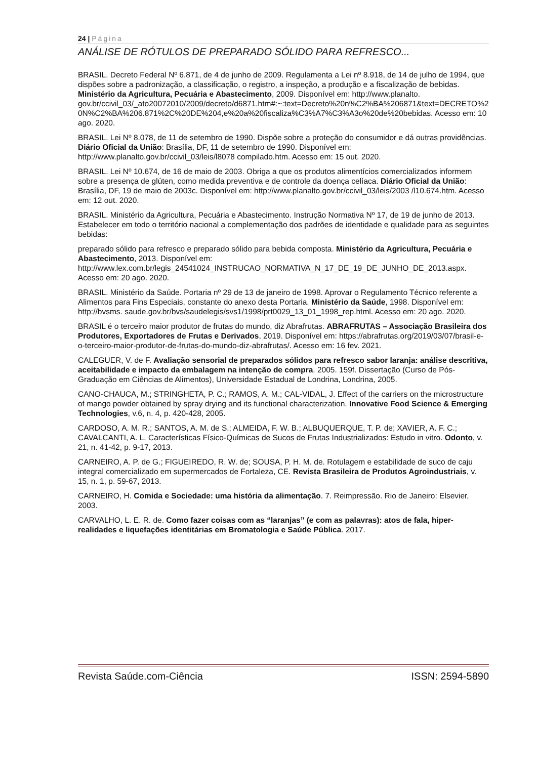24 | Página
ANÁLISE DE RÓTULOS DE PREPARADO SÓLIDO PARA REFRESCO...
BRASIL. Decreto Federal Nº 6.871, de 4 de junho de 2009. Regulamenta a Lei nº 8.918, de 14 de julho de 1994, que dispões sobre a padronização, a classificação, o registro, a inspeção, a produção e a fiscalização de bebidas. Ministério da Agricultura, Pecuária e Abastecimento, 2009. Disponível em: http://www.planalto. gov.br/ccivil_03/_ato20072010/2009/decreto/d6871.htm#:~:text=Decreto%20n%C2%BA%206871&text=DECRETO%20N%C2%BA%206.871%2C%20DE%204,e%20a%20fiscaliza%C3%A7%C3%A3o%20de%20bebidas. Acesso em: 10 ago. 2020.
BRASIL. Lei Nº 8.078, de 11 de setembro de 1990. Dispõe sobre a proteção do consumidor e dá outras providências. Diário Oficial da União: Brasília, DF, 11 de setembro de 1990. Disponível em: http://www.planalto.gov.br/ccivil_03/leis/l8078 compilado.htm. Acesso em: 15 out. 2020.
BRASIL. Lei Nº 10.674, de 16 de maio de 2003. Obriga a que os produtos alimentícios comercializados informem sobre a presença de glúten, como medida preventiva e de controle da doença celíaca. Diário Oficial da União: Brasília, DF, 19 de maio de 2003c. Disponível em: http://www.planalto.gov.br/ccivil_03/leis/2003 /l10.674.htm. Acesso em: 12 out. 2020.
BRASIL. Ministério da Agricultura, Pecuária e Abastecimento. Instrução Normativa Nº 17, de 19 de junho de 2013. Estabelecer em todo o território nacional a complementação dos padrões de identidade e qualidade para as seguintes bebidas:
preparado sólido para refresco e preparado sólido para bebida composta. Ministério da Agricultura, Pecuária e Abastecimento, 2013. Disponível em: http://www.lex.com.br/legis_24541024_INSTRUCAO_NORMATIVA_N_17_DE_19_DE_JUNHO_DE_2013.aspx. Acesso em: 20 ago. 2020.
BRASIL. Ministério da Saúde. Portaria nº 29 de 13 de janeiro de 1998. Aprovar o Regulamento Técnico referente a Alimentos para Fins Especiais, constante do anexo desta Portaria. Ministério da Saúde, 1998. Disponível em: http://bvsms. saude.gov.br/bvs/saudelegis/svs1/1998/prt0029_13_01_1998_rep.html. Acesso em: 20 ago. 2020.
BRASIL é o terceiro maior produtor de frutas do mundo, diz Abrafrutas. ABRAFRUTAS – Associação Brasileira dos Produtores, Exportadores de Frutas e Derivados, 2019. Disponível em: https://abrafrutas.org/2019/03/07/brasil-e-o-terceiro-maior-produtor-de-frutas-do-mundo-diz-abrafrutas/. Acesso em: 16 fev. 2021.
CALEGUER, V. de F. Avaliação sensorial de preparados sólidos para refresco sabor laranja: análise descritiva, aceitabilidade e impacto da embalagem na intenção de compra. 2005. 159f. Dissertação (Curso de Pós-Graduação em Ciências de Alimentos), Universidade Estadual de Londrina, Londrina, 2005.
CANO-CHAUCA, M.; STRINGHETA, P. C.; RAMOS, A. M.; CAL-VIDAL, J. Effect of the carriers on the microstructure of mango powder obtained by spray drying and its functional characterization. Innovative Food Science & Emerging Technologies, v.6, n. 4, p. 420-428, 2005.
CARDOSO, A. M. R.; SANTOS, A. M. de S.; ALMEIDA, F. W. B.; ALBUQUERQUE, T. P. de; XAVIER, A. F. C.; CAVALCANTI, A. L. Características Físico-Químicas de Sucos de Frutas Industrializados: Estudo in vitro. Odonto, v. 21, n. 41-42, p. 9-17, 2013.
CARNEIRO, A. P. de G.; FIGUEIREDO, R. W. de; SOUSA, P. H. M. de. Rotulagem e estabilidade de suco de caju integral comercializado em supermercados de Fortaleza, CE. Revista Brasileira de Produtos Agroindustriais, v. 15, n. 1, p. 59-67, 2013.
CARNEIRO, H. Comida e Sociedade: uma história da alimentação. 7. Reimpressão. Rio de Janeiro: Elsevier, 2003.
CARVALHO, L. E. R. de. Como fazer coisas com as “laranjas” (e com as palavras): atos de fala, hiper-realidades e liquefações identitárias em Bromatologia e Saúde Pública. 2017.
Revista Saúde.com-Ciência ISSN: 2594-5890